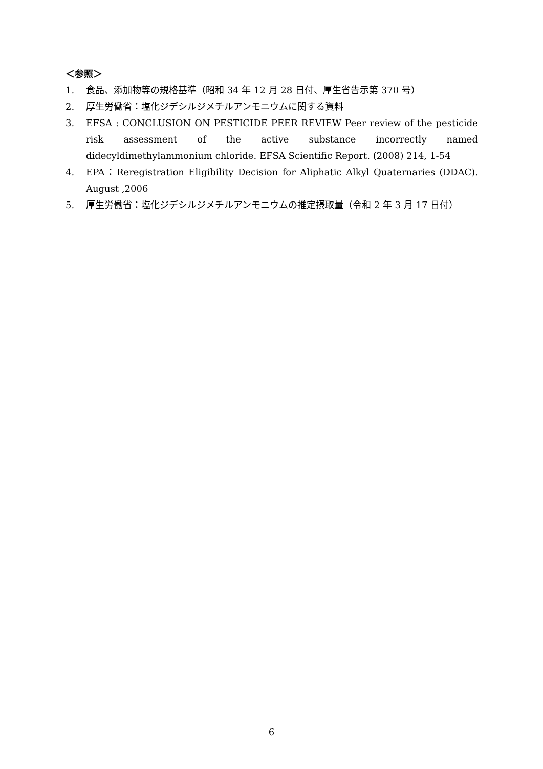＜参照＞
1. 食品、添加物等の規格基準（昭和 34 年 12 月 28 日付、厚生省告示第 370 号）
2. 厚生労働省：塩化ジデシルジメチルアンモニウムに関する資料
3. EFSA : CONCLUSION ON PESTICIDE PEER REVIEW Peer review of the pesticide risk assessment of the active substance incorrectly named didecyldimethylammonium chloride. EFSA Scientific Report. (2008) 214, 1-54
4. EPA：Reregistration Eligibility Decision for Aliphatic Alkyl Quaternaries (DDAC). August ,2006
5. 厚生労働省：塩化ジデシルジメチルアンモニウムの推定摂取量（令和 2 年 3 月 17 日付）
6